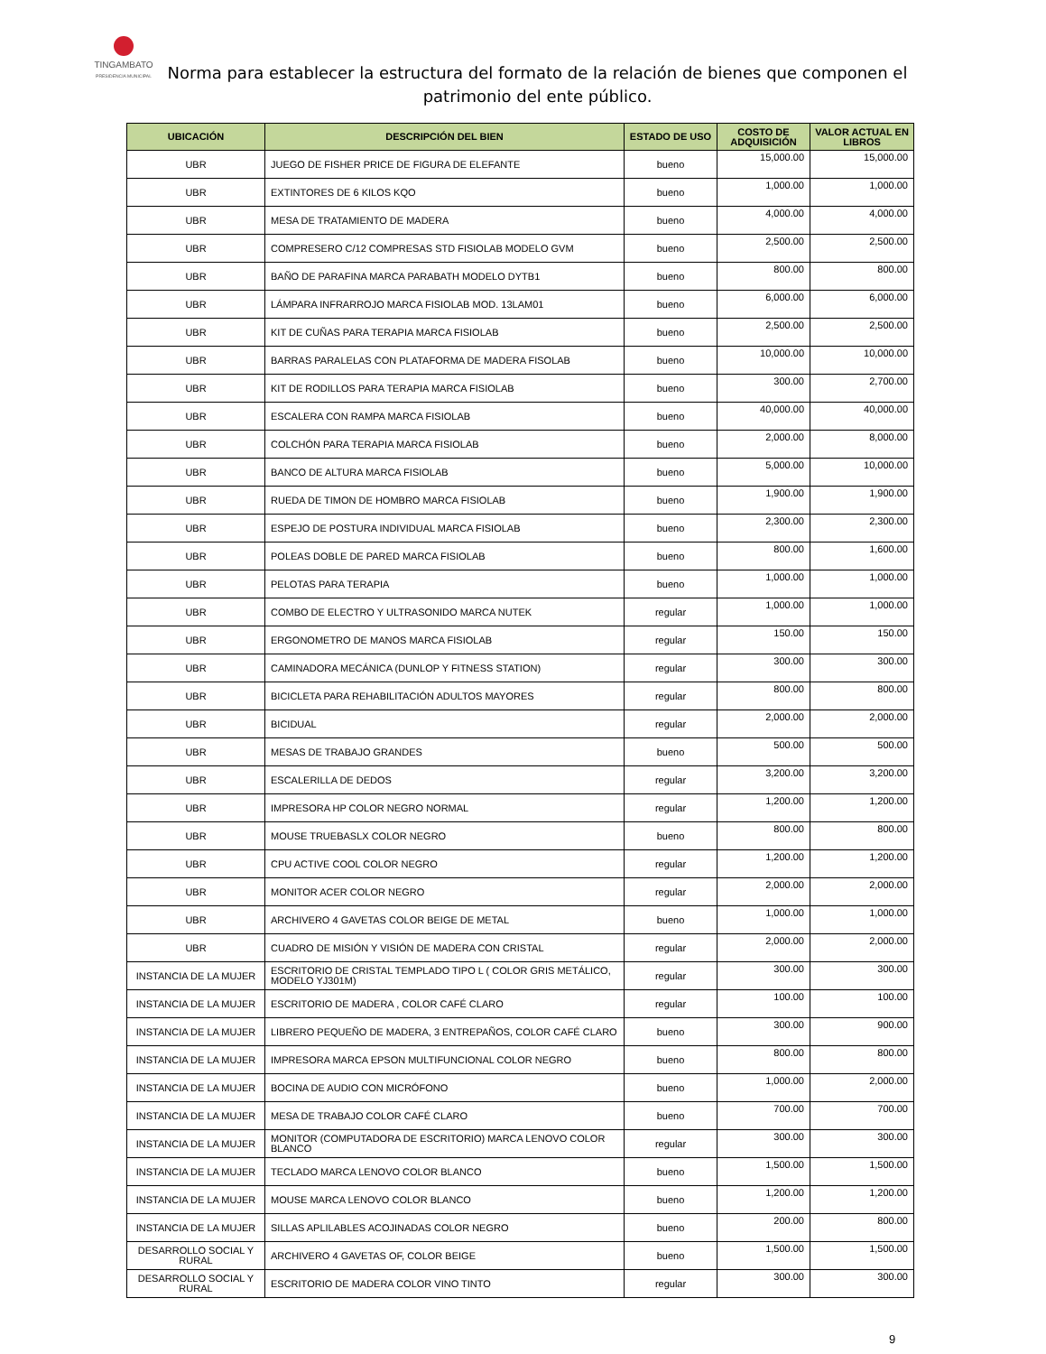TINGAMBATO
PRESIDENCIA MUNICIPAL
Norma para establecer la estructura del formato de la relación de bienes que componen el patrimonio del ente público.
| UBICACIÓN | DESCRIPCIÓN DEL BIEN | ESTADO DE USO | COSTO DE ADQUISICIÓN | VALOR ACTUAL EN LIBROS |
| --- | --- | --- | --- | --- |
| UBR | JUEGO DE FISHER PRICE DE FIGURA DE ELEFANTE | bueno | 15,000.00 | 15,000.00 |
| UBR | EXTINTORES DE 6 KILOS KQO | bueno | 1,000.00 | 1,000.00 |
| UBR | MESA DE TRATAMIENTO DE MADERA | bueno | 4,000.00 | 4,000.00 |
| UBR | COMPRESERO C/12 COMPRESAS STD FISIOLAB MODELO GVM | bueno | 2,500.00 | 2,500.00 |
| UBR | BAÑO DE PARAFINA MARCA PARABATH MODELO DYTB1 | bueno | 800.00 | 800.00 |
| UBR | LÁMPARA INFRARROJO MARCA FISIOLAB MOD. 13LAM01 | bueno | 6,000.00 | 6,000.00 |
| UBR | KIT DE CUÑAS PARA TERAPIA MARCA FISIOLAB | bueno | 2,500.00 | 2,500.00 |
| UBR | BARRAS PARALELAS CON PLATAFORMA DE MADERA FISOLAB | bueno | 10,000.00 | 10,000.00 |
| UBR | KIT DE RODILLOS PARA TERAPIA MARCA FISIOLAB | bueno | 300.00 | 2,700.00 |
| UBR | ESCALERA CON RAMPA MARCA FISIOLAB | bueno | 40,000.00 | 40,000.00 |
| UBR | COLCHÓN PARA TERAPIA MARCA FISIOLAB | bueno | 2,000.00 | 8,000.00 |
| UBR | BANCO DE ALTURA MARCA FISIOLAB | bueno | 5,000.00 | 10,000.00 |
| UBR | RUEDA DE TIMON DE HOMBRO MARCA FISIOLAB | bueno | 1,900.00 | 1,900.00 |
| UBR | ESPEJO DE POSTURA INDIVIDUAL MARCA FISIOLAB | bueno | 2,300.00 | 2,300.00 |
| UBR | POLEAS DOBLE DE PARED MARCA FISIOLAB | bueno | 800.00 | 1,600.00 |
| UBR | PELOTAS PARA TERAPIA | bueno | 1,000.00 | 1,000.00 |
| UBR | COMBO DE ELECTRO Y ULTRASONIDO MARCA NUTEK | regular | 1,000.00 | 1,000.00 |
| UBR | ERGONOMETRO DE MANOS MARCA FISIOLAB | regular | 150.00 | 150.00 |
| UBR | CAMINADORA MECÁNICA (DUNLOP Y FITNESS STATION) | regular | 300.00 | 300.00 |
| UBR | BICICLETA PARA REHABILITACIÓN ADULTOS MAYORES | regular | 800.00 | 800.00 |
| UBR | BICIDUAL | regular | 2,000.00 | 2,000.00 |
| UBR | MESAS DE TRABAJO GRANDES | bueno | 500.00 | 500.00 |
| UBR | ESCALERILLA DE DEDOS | regular | 3,200.00 | 3,200.00 |
| UBR | IMPRESORA HP COLOR NEGRO NORMAL | regular | 1,200.00 | 1,200.00 |
| UBR | MOUSE TRUEBASLX COLOR NEGRO | bueno | 800.00 | 800.00 |
| UBR | CPU ACTIVE COOL COLOR NEGRO | regular | 1,200.00 | 1,200.00 |
| UBR | MONITOR ACER COLOR NEGRO | regular | 2,000.00 | 2,000.00 |
| UBR | ARCHIVERO 4 GAVETAS COLOR BEIGE DE METAL | bueno | 1,000.00 | 1,000.00 |
| UBR | CUADRO DE MISIÓN Y VISIÓN DE MADERA CON CRISTAL | regular | 2,000.00 | 2,000.00 |
| INSTANCIA DE LA MUJER | ESCRITORIO DE CRISTAL TEMPLADO TIPO L ( COLOR GRIS METÁLICO, MODELO YJ301M) | regular | 300.00 | 300.00 |
| INSTANCIA DE LA MUJER | ESCRITORIO DE MADERA , COLOR CAFÉ CLARO | regular | 100.00 | 100.00 |
| INSTANCIA DE LA MUJER | LIBRERO PEQUEÑO DE MADERA, 3 ENTREPAÑOS, COLOR CAFÉ CLARO | bueno | 300.00 | 900.00 |
| INSTANCIA DE LA MUJER | IMPRESORA MARCA EPSON MULTIFUNCIONAL COLOR NEGRO | bueno | 800.00 | 800.00 |
| INSTANCIA DE LA MUJER | BOCINA DE AUDIO CON MICRÓFONO | bueno | 1,000.00 | 2,000.00 |
| INSTANCIA DE LA MUJER | MESA DE TRABAJO COLOR CAFÉ CLARO | bueno | 700.00 | 700.00 |
| INSTANCIA DE LA MUJER | MONITOR (COMPUTADORA DE ESCRITORIO) MARCA LENOVO COLOR BLANCO | regular | 300.00 | 300.00 |
| INSTANCIA DE LA MUJER | TECLADO MARCA LENOVO COLOR BLANCO | bueno | 1,500.00 | 1,500.00 |
| INSTANCIA DE LA MUJER | MOUSE MARCA LENOVO COLOR BLANCO | bueno | 1,200.00 | 1,200.00 |
| INSTANCIA DE LA MUJER | SILLAS APLILABLES ACOJINADAS COLOR NEGRO | bueno | 200.00 | 800.00 |
| DESARROLLO SOCIAL Y RURAL | ARCHIVERO 4 GAVETAS OF, COLOR BEIGE | bueno | 1,500.00 | 1,500.00 |
| DESARROLLO SOCIAL Y RURAL | ESCRITORIO DE MADERA COLOR VINO TINTO | regular | 300.00 | 300.00 |
9